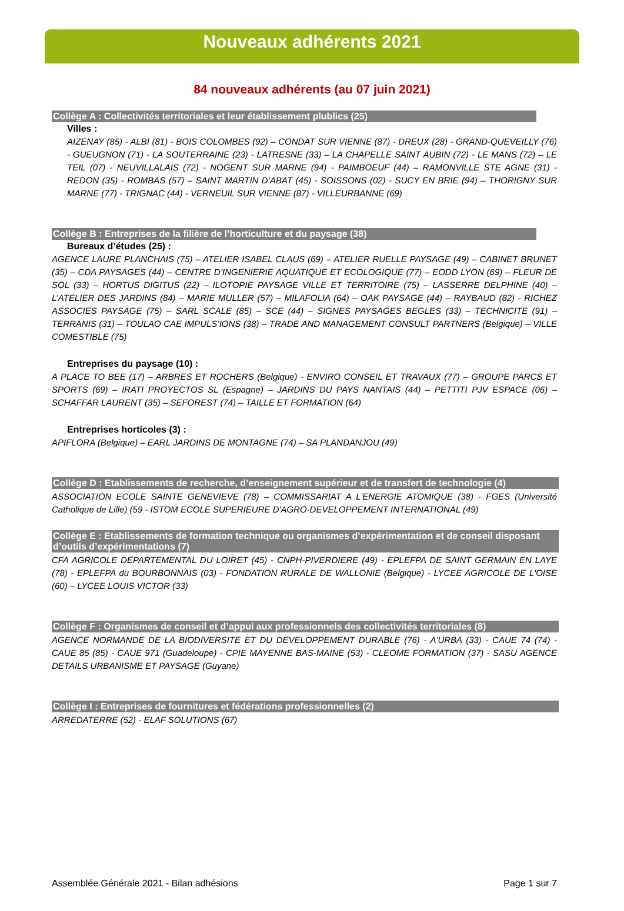Nouveaux adhérents 2021
84 nouveaux adhérents (au 07 juin 2021)
Collège A : Collectivités territoriales et leur établissement plublics (25)
Villes :
AIZENAY (85) - ALBI (81) - BOIS COLOMBES (92) – CONDAT SUR VIENNE (87) - DREUX (28) - GRAND-QUEVEILLY (76) - GUEUGNON (71) - LA SOUTERRAINE (23) - LATRESNE (33) – LA CHAPELLE SAINT AUBIN (72) - LE MANS (72) – LE TEIL (07) - NEUVILLALAIS (72) - NOGENT SUR MARNE (94) - PAIMBOEUF (44) – RAMONVILLE STE AGNE (31) - REDON (35) - ROMBAS (57) – SAINT MARTIN D’ABAT (45) - SOISSONS (02) - SUCY EN BRIE (94) – THORIGNY SUR MARNE (77) - TRIGNAC (44) - VERNEUIL SUR VIENNE (87) - VILLEURBANNE (69)
Collège B : Entreprises de la filière de l’horticulture et du paysage (38)
Bureaux d’études (25) :
AGENCE LAURE PLANCHAIS (75) – ATELIER ISABEL CLAUS (69) – ATELIER RUELLE PAYSAGE (49) – CABINET BRUNET (35) – CDA PAYSAGES (44) – CENTRE D’INGENIERIE AQUATIQUE ET ECOLOGIQUE (77) – EODD LYON (69) – FLEUR DE SOL (33) – HORTUS DIGITUS (22) – ILOTOPIE PAYSAGE VILLE ET TERRITOIRE (75) – LASSERRE DELPHINE (40) – L’ATELIER DES JARDINS (84) – MARIE MULLER (57) – MILAFOLIA (64) – OAK PAYSAGE (44) – RAYBAUD (82) - RICHEZ ASSOCIES PAYSAGE (75) – SARL SCALE (85) – SCE (44) – SIGNES PAYSAGES BEGLES (33) – TECHNICITE (91) – TERRANIS (31) – TOULAO CAE IMPULS’IONS (38) – TRADE AND MANAGEMENT CONSULT PARTNERS (Belgique) – VILLE COMESTIBLE (75)
Entreprises du paysage (10) :
A PLACE TO BEE (17) – ARBRES ET ROCHERS (Belgique) - ENVIRO CONSEIL ET TRAVAUX (77) – GROUPE PARCS ET SPORTS (69) – IRATI PROYECTOS SL (Espagne) – JARDINS DU PAYS NANTAIS (44) – PETTITI PJV ESPACE (06) – SCHAFFAR LAURENT (35) – SEFOREST (74) – TAILLE ET FORMATION (64)
Entreprises horticoles (3) :
APIFLORA (Belgique) – EARL JARDINS DE MONTAGNE (74) – SA PLANDANJOU (49)
Collège D : Etablissements de recherche, d’enseignement supérieur et de transfert de technologie (4)
ASSOCIATION ECOLE SAINTE GENEVIEVE (78) – COMMISSARIAT A L’ENERGIE ATOMIQUE (38) - FGES (Université Catholique de Lille) (59 - ISTOM ECOLE SUPERIEURE D'AGRO-DEVELOPPEMENT INTERNATIONAL (49)
Collège E : Etablissements de formation technique ou organismes d’expérimentation et de conseil disposant d’outils d’expérimentations (7)
CFA AGRICOLE DEPARTEMENTAL DU LOIRET (45) - CNPH-PIVERDIERE (49) - EPLEFPA DE SAINT GERMAIN EN LAYE (78) - EPLEFPA du BOURBONNAIS (03) - FONDATION RURALE DE WALLONIE (Belgique) - LYCEE AGRICOLE DE L'OISE (60) – LYCEE LOUIS VICTOR (33)
Collège F : Organismes de conseil et d’appui aux professionnels des collectivités territoriales (8)
AGENCE NORMANDE DE LA BIODIVERSITE ET DU DEVELOPPEMENT DURABLE (76) - A'URBA (33) - CAUE 74 (74) - CAUE 85 (85) - CAUE 971 (Guadeloupe) - CPIE MAYENNE BAS-MAINE (53) - CLEOME FORMATION (37) - SASU AGENCE DETAILS URBANISME ET PAYSAGE (Guyane)
Collège I : Entreprises de fournitures et fédérations professionnelles (2)
ARREDATERRE (52) - ELAF SOLUTIONS (67)
Assemblée Générale 2021 - Bilan adhésions Page 1 sur 7